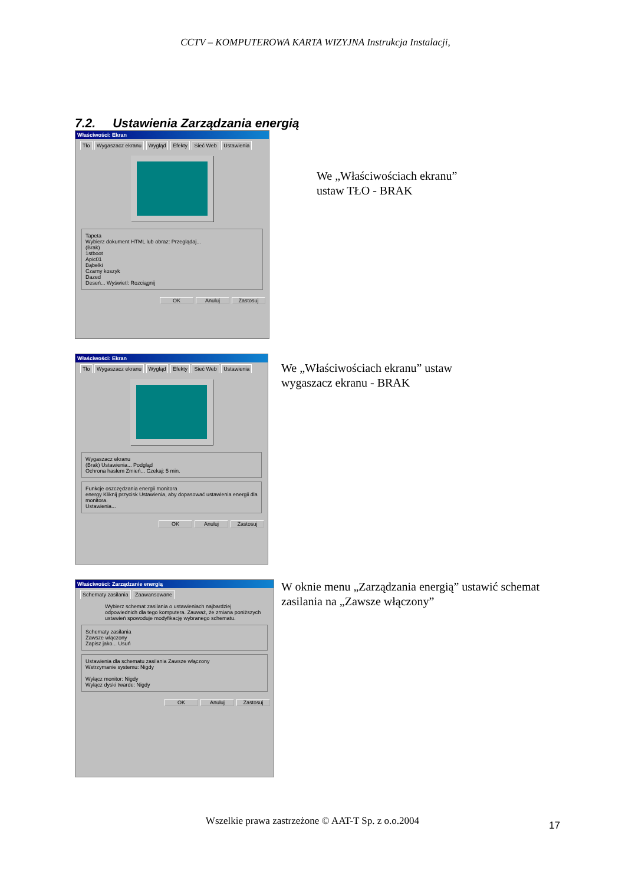CCTV – KOMPUTEROWA KARTA WIZYJNA Instrukcja Instalacji,
7.2. Ustawienia Zarządzania energią
Właściwości: Ekran
Tło Wygaszacz ekranu Wygląd Efekty Sieć Web Ustawienia
Tapeta
Wybierz dokument HTML lub obraz: Przeglądaj...
(Brak)
1stboot
Apic01
Bąbelki
Czarny koszyk
Dazed
Deseń... Wyświetl: Rozciągnij
OK Anuluj Zastosuj
We „Właściwościach ekranu”
ustaw TŁO - BRAK
Właściwości: Ekran
Tło Wygaszacz ekranu Wygląd Efekty Sieć Web Ustawienia
Wygaszacz ekranu
(Brak) Ustawienia... Podgląd
Ochrona hasłem Zmień... Czekaj: 5 min.
Funkcje oszczędzania energii monitora
energy Kliknij przycisk Ustawienia, aby dopasować ustawienia energii dla monitora.
Ustawienia...
OK Anuluj Zastosuj
We „Właściwościach ekranu” ustaw
wygaszacz ekranu - BRAK
Właściwości: Zarządzanie energią
Schematy zasilania Zaawansowane
Wybierz schemat zasilania o ustawieniach najbardziej odpowiednich dla tego komputera. Zauważ, że zmiana poniższych ustawień spowoduje modyfikację wybranego schematu.
Schematy zasilania
Zawsze włączony
Zapisz jako... Usuń
Ustawienia dla schematu zasilania Zawsze włączony
Wstrzymanie systemu: Nigdy
Wyłącz monitor: Nigdy
Wyłącz dyski twarde: Nigdy
OK Anuluj Zastosuj
W oknie menu „Zarządzania energią” ustawić schemat
zasilania na „Zawsze włączony”
Wszelkie prawa zastrzeżone © AAT-T Sp. z o.o.2004 17